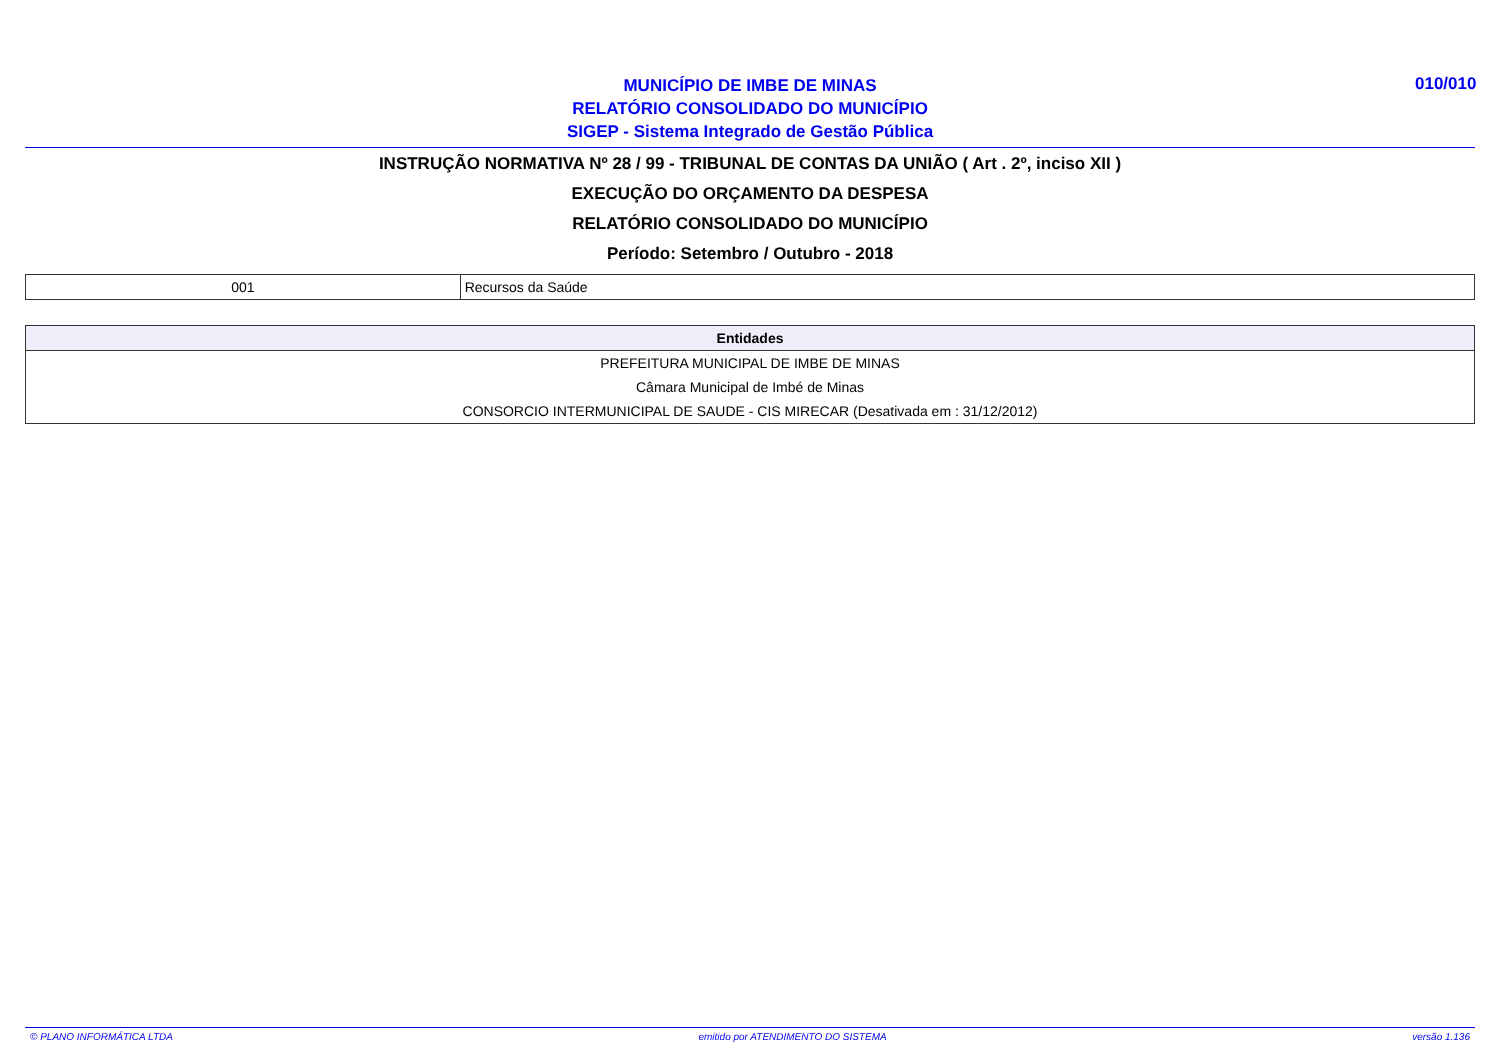MUNICÍPIO DE IMBE DE MINAS
RELATÓRIO CONSOLIDADO DO MUNICÍPIO
SIGEP - Sistema Integrado de Gestão Pública
010/010
INSTRUÇÃO NORMATIVA Nº 28 / 99 - TRIBUNAL DE CONTAS DA UNIÃO ( Art . 2º, inciso XII )
EXECUÇÃO DO ORÇAMENTO DA DESPESA
RELATÓRIO CONSOLIDADO DO MUNICÍPIO
Período: Setembro / Outubro - 2018
| 001 | Recursos da Saúde |
| Entidades |
| --- |
| PREFEITURA MUNICIPAL DE IMBE DE MINAS |
| Câmara Municipal de Imbé de Minas |
| CONSORCIO INTERMUNICIPAL DE SAUDE - CIS MIRECAR (Desativada em : 31/12/2012) |
© PLANO INFORMÁTICA LTDA emitido por ATENDIMENTO DO SISTEMA versão 1.136